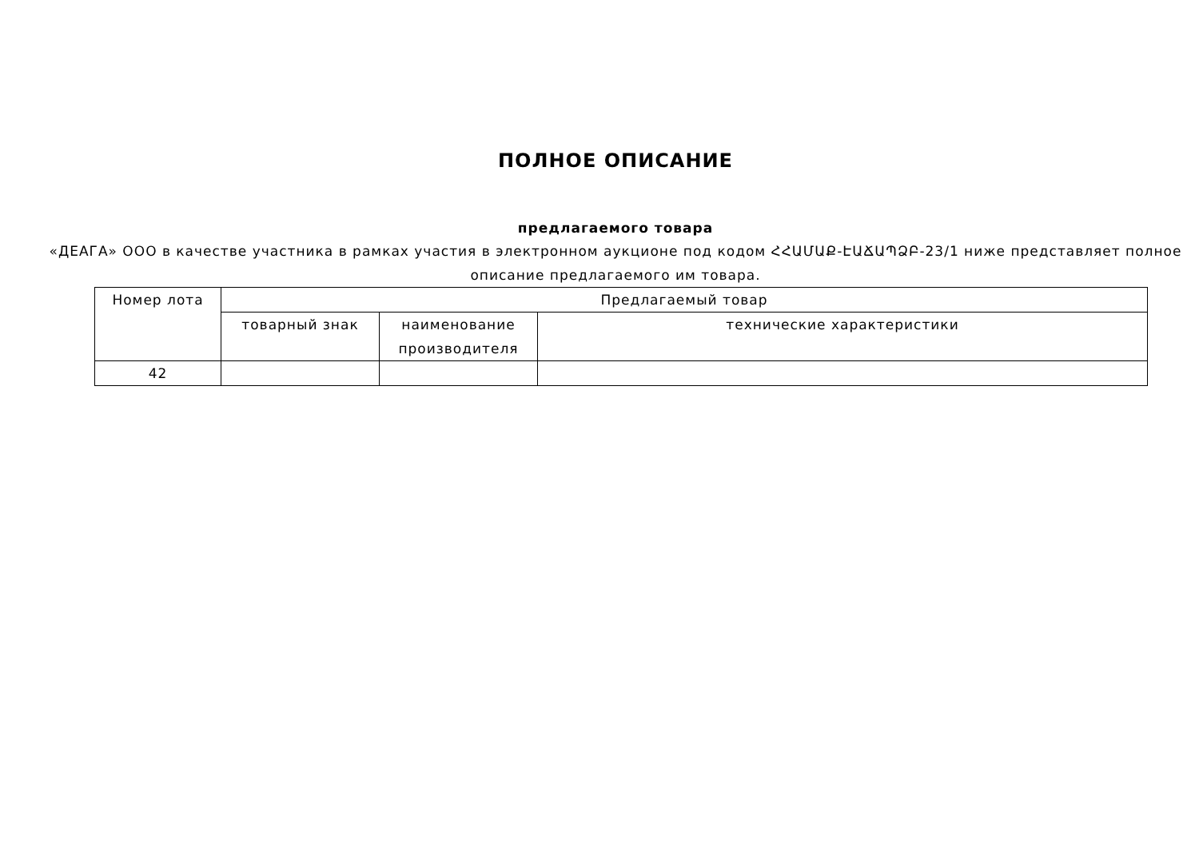ПОЛНОЕ ОПИСАНИЕ
предлагаемого товара
«ДЕАГА» ООО в качестве участника в рамках участия в электронном аукционе под кодом ՀՀԱՄԱՔ-ԷԱՃԱՊՁԲ-23/1 ниже представляет полное описание предлагаемого им товара.
| Номер лота | Предлагаемый товар | | |
| --- | --- | --- | --- |
| | товарный знак | наименование производителя | технические характеристики |
| 42 | | | |